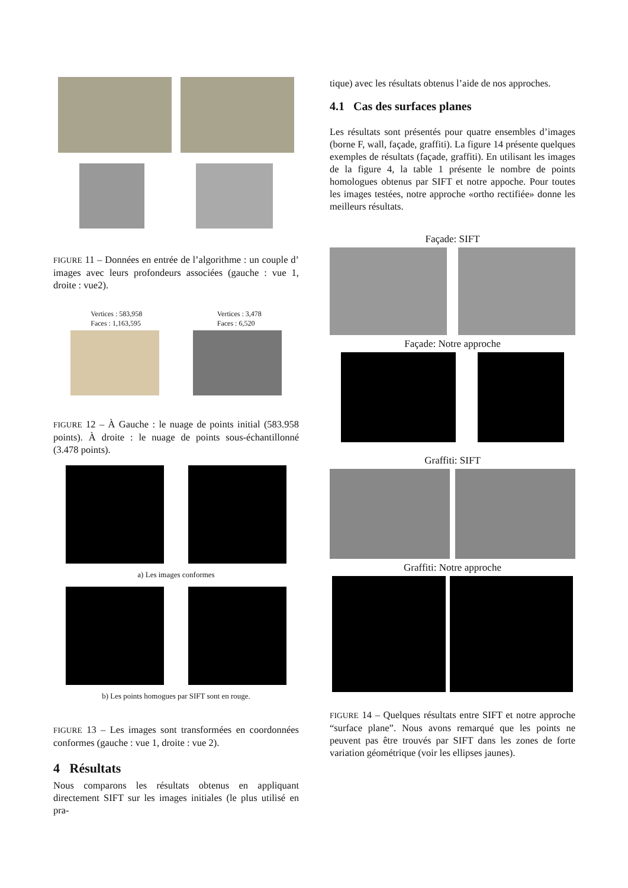FIGURE 11 – Données en entrée de l’algorithme : un couple d’ images avec leurs profondeurs associées (gauche : vue 1, droite : vue2).
Vertices : 583,958
Faces : 1,163,595
Vertices : 3,478
Faces : 6,520
FIGURE 12 – À Gauche : le nuage de points initial (583.958 points). À droite : le nuage de points sous-échantillonné (3.478 points).
a) Les images conformes
b) Les points homogues par SIFT sont en rouge.
FIGURE 13 – Les images sont transformées en coordonnées conformes (gauche : vue 1, droite : vue 2).
4 Résultats
Nous comparons les résultats obtenus en appliquant directement SIFT sur les images initiales (le plus utilisé en pra-
tique) avec les résultats obtenus l’aide de nos approches.
4.1 Cas des surfaces planes
Les résultats sont présentés pour quatre ensembles d’images (borne F, wall, façade, graffiti). La figure 14 présente quelques exemples de résultats (façade, graffiti). En utilisant les images de la figure 4, la table 1 présente le nombre de points homologues obtenus par SIFT et notre appoche. Pour toutes les images testées, notre approche «ortho rectifiée» donne les meilleurs résultats.
Façade: SIFT
Façade: Notre approche
Graffiti: SIFT
Graffiti: Notre approche
FIGURE 14 – Quelques résultats entre SIFT et notre approche “surface plane”. Nous avons remarqué que les points ne peuvent pas être trouvés par SIFT dans les zones de forte variation géométrique (voir les ellipses jaunes).